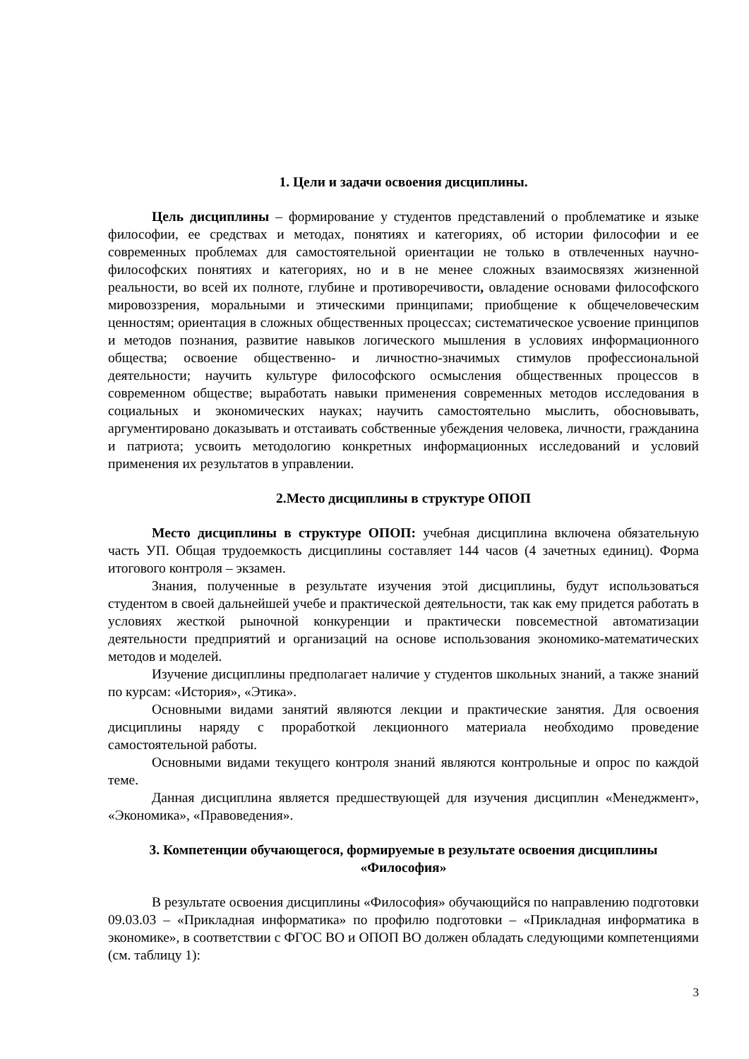1. Цели и задачи освоения дисциплины.
Цель дисциплины – формирование у студентов представлений о проблематике и языке философии, ее средствах и методах, понятиях и категориях, об истории философии и ее современных проблемах для самостоятельной ориентации не только в отвлеченных научно-философских понятиях и категориях, но и в не менее сложных взаимосвязях жизненной реальности, во всей их полноте, глубине и противоречивости, овладение основами философского мировоззрения, моральными и этическими принципами; приобщение к общечеловеческим ценностям; ориентация в сложных общественных процессах; систематическое усвоение принципов и методов познания, развитие навыков логического мышления в условиях информационного общества; освоение общественно- и личностно-значимых стимулов профессиональной деятельности; научить культуре философского осмысления общественных процессов в современном обществе; выработать навыки применения современных методов исследования в социальных и экономических науках; научить самостоятельно мыслить, обосновывать, аргументировано доказывать и отстаивать собственные убеждения человека, личности, гражданина и патриота; усвоить методологию конкретных информационных исследований и условий применения их результатов в управлении.
2.Место дисциплины в структуре ОПОП
Место дисциплины в структуре ОПОП: учебная дисциплина включена обязательную часть УП. Общая трудоемкость дисциплины составляет 144 часов (4 зачетных единиц). Форма итогового контроля – экзамен.
Знания, полученные в результате изучения этой дисциплины, будут использоваться студентом в своей дальнейшей учебе и практической деятельности, так как ему придется работать в условиях жесткой рыночной конкуренции и практически повсеместной автоматизации деятельности предприятий и организаций на основе использования экономико-математических методов и моделей.
Изучение дисциплины предполагает наличие у студентов школьных знаний, а также знаний по курсам: «История», «Этика».
Основными видами занятий являются лекции и практические занятия. Для освоения дисциплины наряду с проработкой лекционного материала необходимо проведение самостоятельной работы.
Основными видами текущего контроля знаний являются контрольные и опрос по каждой теме.
Данная дисциплина является предшествующей для изучения дисциплин «Менеджмент», «Экономика», «Правоведения».
3. Компетенции обучающегося, формируемые в результате освоения дисциплины «Философия»
В результате освоения дисциплины «Философия» обучающийся по направлению подготовки 09.03.03 – «Прикладная информатика» по профилю подготовки – «Прикладная информатика в экономике», в соответствии с ФГОС ВО и ОПОП ВО должен обладать следующими компетенциями (см. таблицу 1):
3